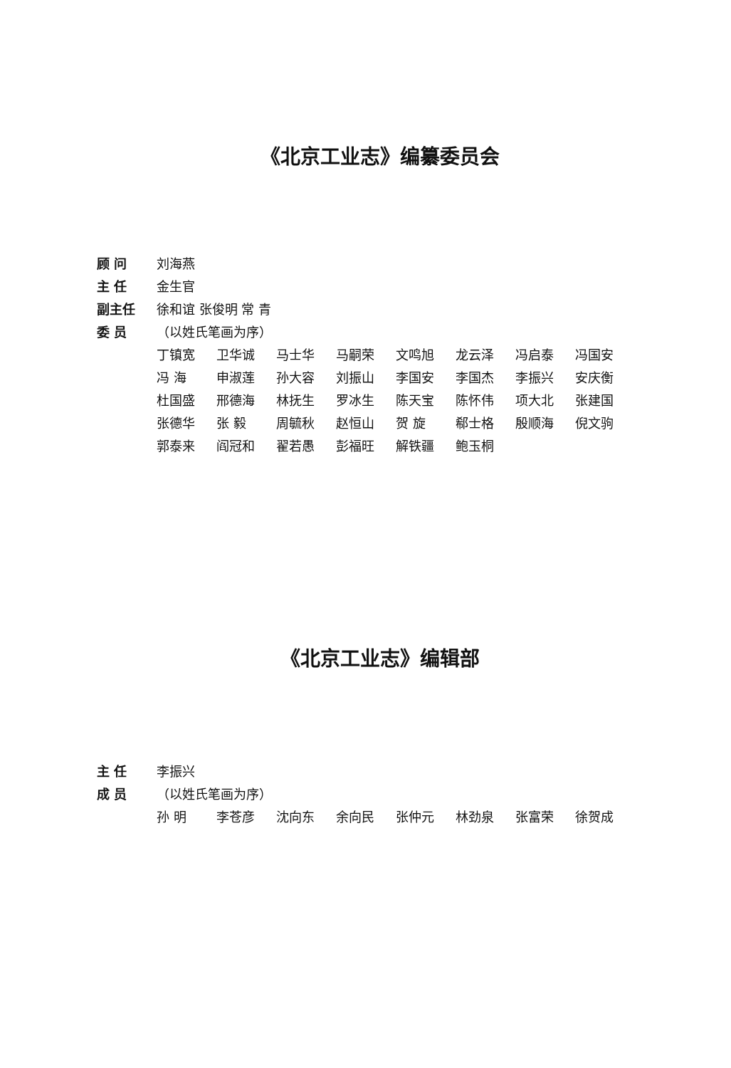《北京工业志》编纂委员会
顾 问 刘海燕
主 任 金生官
副主任 徐和谊 张俊明 常 青
委 员 （以姓氏笔画为序）
丁镇宽 卫华诚 马士华 马嗣荣 文鸣旭 龙云泽 冯启泰 冯国安 冯 海 申淑莲 孙大容 刘振山 李国安 李国杰 李振兴 安庆衡 杜国盛 邢德海 林抚生 罗冰生 陈天宝 陈怀伟 项大北 张建国 张德华 张 毅 周毓秋 赵恒山 贺 旋 郗士格 殷顺海 倪文驹 郭泰来 阎冠和 翟若愚 彭福旺 解铁疆 鲍玉桐
《北京工业志》编辑部
主 任 李振兴
成 员 （以姓氏笔画为序）
孙 明 李苍彦 沈向东 余向民 张仲元 林劲泉 张富荣 徐贺成